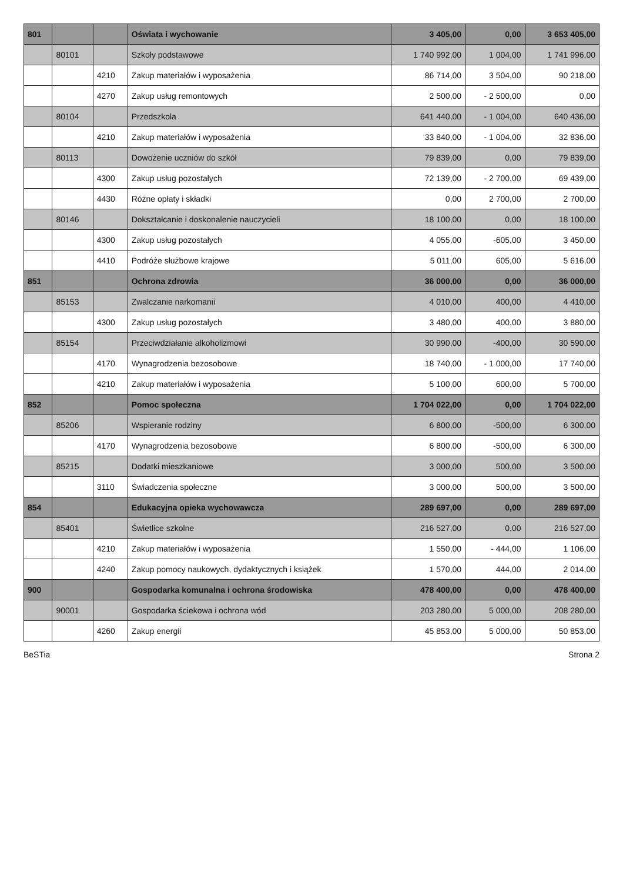| 801 | | | Oświata i wychowanie | 3 405,00 | 0,00 | 3 653 405,00 |
| | 80101 | | Szkoły podstawowe | 1 740 992,00 | 1 004,00 | 1 741 996,00 |
| | | 4210 | Zakup materiałów i wyposażenia | 86 714,00 | 3 504,00 | 90 218,00 |
| | | 4270 | Zakup usług remontowych | 2 500,00 | - 2 500,00 | 0,00 |
| | 80104 | | Przedszkola | 641 440,00 | - 1 004,00 | 640 436,00 |
| | | 4210 | Zakup materiałów i wyposażenia | 33 840,00 | - 1 004,00 | 32 836,00 |
| | 80113 | | Dowożenie uczniów do szkół | 79 839,00 | 0,00 | 79 839,00 |
| | | 4300 | Zakup usług pozostałych | 72 139,00 | - 2 700,00 | 69 439,00 |
| | | 4430 | Różne opłaty i składki | 0,00 | 2 700,00 | 2 700,00 |
| | 80146 | | Dokształcanie i doskonalenie nauczycieli | 18 100,00 | 0,00 | 18 100,00 |
| | | 4300 | Zakup usług pozostałych | 4 055,00 | -605,00 | 3 450,00 |
| | | 4410 | Podróże służbowe krajowe | 5 011,00 | 605,00 | 5 616,00 |
| 851 | | | Ochrona zdrowia | 36 000,00 | 0,00 | 36 000,00 |
| | 85153 | | Zwalczanie narkomanii | 4 010,00 | 400,00 | 4 410,00 |
| | | 4300 | Zakup usług pozostałych | 3 480,00 | 400,00 | 3 880,00 |
| | 85154 | | Przeciwdziałanie alkoholizmowi | 30 990,00 | -400,00 | 30 590,00 |
| | | 4170 | Wynagrodzenia bezosobowe | 18 740,00 | - 1 000,00 | 17 740,00 |
| | | 4210 | Zakup materiałów i wyposażenia | 5 100,00 | 600,00 | 5 700,00 |
| 852 | | | Pomoc społeczna | 1 704 022,00 | 0,00 | 1 704 022,00 |
| | 85206 | | Wspieranie rodziny | 6 800,00 | -500,00 | 6 300,00 |
| | | 4170 | Wynagrodzenia bezosobowe | 6 800,00 | -500,00 | 6 300,00 |
| | 85215 | | Dodatki mieszkaniowe | 3 000,00 | 500,00 | 3 500,00 |
| | | 3110 | Świadczenia społeczne | 3 000,00 | 500,00 | 3 500,00 |
| 854 | | | Edukacyjna opieka wychowawcza | 289 697,00 | 0,00 | 289 697,00 |
| | 85401 | | Świetlice szkolne | 216 527,00 | 0,00 | 216 527,00 |
| | | 4210 | Zakup materiałów i wyposażenia | 1 550,00 | - 444,00 | 1 106,00 |
| | | 4240 | Zakup pomocy naukowych, dydaktycznych i książek | 1 570,00 | 444,00 | 2 014,00 |
| 900 | | | Gospodarka komunalna i ochrona środowiska | 478 400,00 | 0,00 | 478 400,00 |
| | 90001 | | Gospodarka ściekowa i ochrona wód | 203 280,00 | 5 000,00 | 208 280,00 |
| | | 4260 | Zakup energii | 45 853,00 | 5 000,00 | 50 853,00 |
BeSTia Strona 2